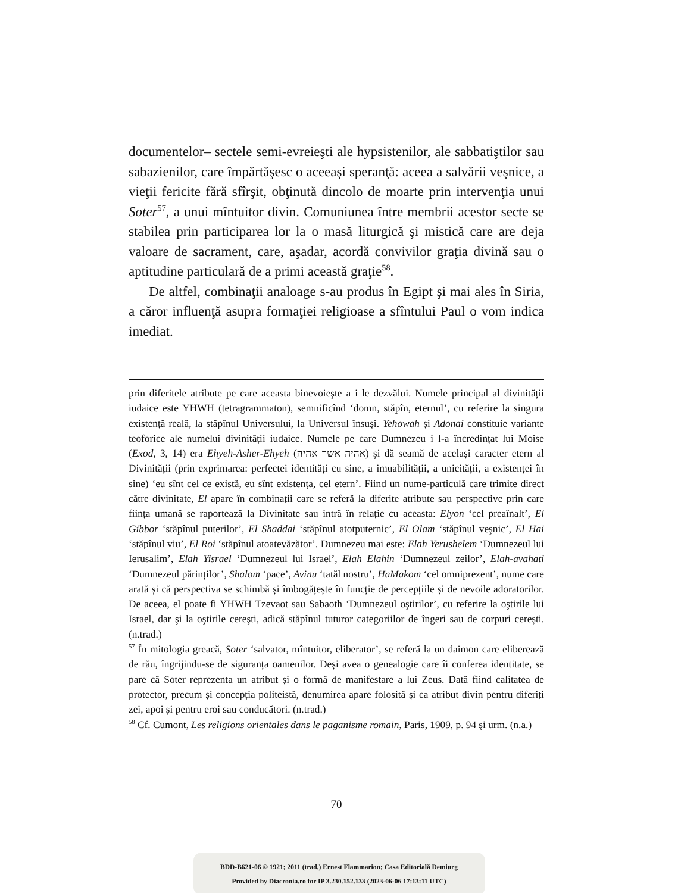documentelor– sectele semi-evreieşti ale hypsistenilor, ale sabbatiştilor sau sabazienilor, care împărtăşesc o aceeaşi speranţă: aceea a salvării veşnice, a vieţii fericite fără sfîrşit, obţinută dincolo de moarte prin intervenţia unui Soter<sup>57</sup>, a unui mîntuitor divin. Comuniunea între membrii acestor secte se stabilea prin participarea lor la o masă liturgică şi mistică care are deja valoare de sacrament, care, aşadar, acordă convivilor graţia divină sau o aptitudine particulară de a primi această graţie<sup>58</sup>.
De altfel, combinaţii analoage s-au produs în Egipt şi mai ales în Siria, a căror influenţă asupra formaţiei religioase a sfîntului Paul o vom indica imediat.
prin diferitele atribute pe care aceasta binevoieşte a i le dezvălui. Numele principal al divinității iudaice este YHWH (tetragrammaton), semnificînd ‘domn, stăpîn, eternul’, cu referire la singura existență reală, la stăpînul Universului, la Universul însuși. Yehowah și Adonai constituie variante teoforice ale numelui divinității iudaice. Numele pe care Dumnezeu i l-a încredințat lui Moise (Exod, 3, 14) era Ehyeh-Asher-Ehyeh (אהיה אשר אהיה) şi dă seamă de același caracter etern al Divinității (prin exprimarea: perfectei identități cu sine, a imuabilității, a unicității, a existenței în sine) ‘eu sînt cel ce există, eu sînt existența, cel etern’. Fiind un nume-particulă care trimite direct către divinitate, El apare în combinații care se referă la diferite atribute sau perspective prin care ființa umană se raportează la Divinitate sau intră în relație cu aceasta: Elyon ‘cel preaînalt’, El Gibbor ‘stăpînul puterilor’, El Shaddai ‘stăpînul atotputernic’, El Olam ‘stăpînul veşnic’, El Hai ‘stăpînul viu’, El Roi ‘stăpînul atoatevăzător’. Dumnezeu mai este: Elah Yerushelem ‘Dumnezeul lui Ierusalim’, Elah Yisrael ‘Dumnezeul lui Israel’, Elah Elahin ‘Dumnezeul zeilor’, Elah-avahati ‘Dumnezeul părinților’, Shalom ‘pace’, Avinu ‘tatăl nostru’, HaMakom ‘cel omniprezent’, nume care arată și că perspectiva se schimbă și îmbogățește în funcție de percepțiile și de nevoile adoratorilor. De aceea, el poate fi YHWH Tzevaot sau Sabaoth ‘Dumnezeul oştirilor’, cu referire la oştirile lui Israel, dar şi la oştirile cereşti, adică stăpînul tuturor categoriilor de îngeri sau de corpuri cerești. (n.trad.)
<sup>57</sup> În mitologia greacă, Soter ‘salvator, mîntuitor, eliberator’, se referă la un daimon care eliberează de rău, îngrijindu-se de siguranța oamenilor. Deși avea o genealogie care îi conferea identitate, se pare că Soter reprezenta un atribut și o formă de manifestare a lui Zeus. Dată fiind calitatea de protector, precum și concepția politeistă, denumirea apare folosită și ca atribut divin pentru diferiți zei, apoi și pentru eroi sau conducători. (n.trad.)
<sup>58</sup> Cf. Cumont, Les religions orientales dans le paganisme romain, Paris, 1909, p. 94 şi urm. (n.a.)
70
BDD-B621-06 © 1921; 2011 (trad.) Ernest Flammarion; Casa Editorială Demiurg
Provided by Diacronia.ro for IP 3.230.152.133 (2023-06-06 17:13:11 UTC)